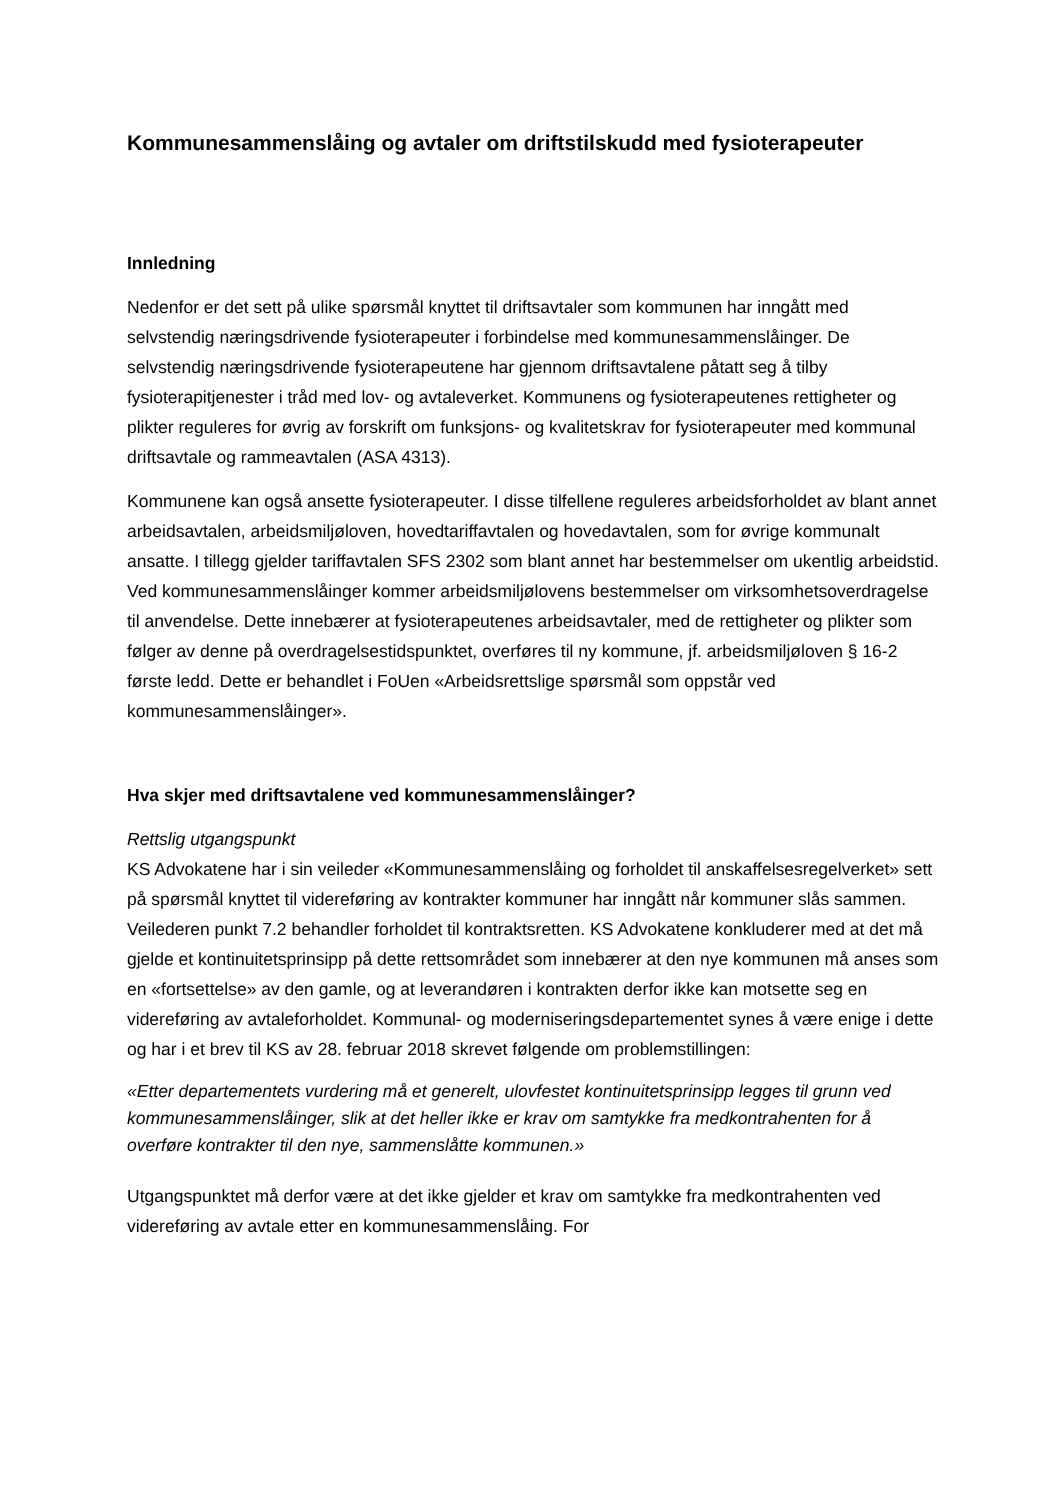Kommunesammenslåing og avtaler om driftstilskudd med fysioterapeuter
Innledning
Nedenfor er det sett på ulike spørsmål knyttet til driftsavtaler som kommunen har inngått med selvstendig næringsdrivende fysioterapeuter i forbindelse med kommunesammenslåinger. De selvstendig næringsdrivende fysioterapeutene har gjennom driftsavtalene påtatt seg å tilby fysioterapitjenester i tråd med lov- og avtaleverket. Kommunens og fysioterapeutenes rettigheter og plikter reguleres for øvrig av forskrift om funksjons- og kvalitetskrav for fysioterapeuter med kommunal driftsavtale og rammeavtalen (ASA 4313).
Kommunene kan også ansette fysioterapeuter. I disse tilfellene reguleres arbeidsforholdet av blant annet arbeidsavtalen, arbeidsmiljøloven, hovedtariffavtalen og hovedavtalen, som for øvrige kommunalt ansatte. I tillegg gjelder tariffavtalen SFS 2302 som blant annet har bestemmelser om ukentlig arbeidstid. Ved kommunesammenslåinger kommer arbeidsmiljølovens bestemmelser om virksomhetsoverdragelse til anvendelse. Dette innebærer at fysioterapeutenes arbeidsavtaler, med de rettigheter og plikter som følger av denne på overdragelsestidspunktet, overføres til ny kommune, jf. arbeidsmiljøloven § 16-2 første ledd. Dette er behandlet i FoUen «Arbeidsrettslige spørsmål som oppstår ved kommunesammenslåinger».
Hva skjer med driftsavtalene ved kommunesammenslåinger?
Rettslig utgangspunkt
KS Advokatene har i sin veileder «Kommunesammenslåing og forholdet til anskaffelsesregelverket» sett på spørsmål knyttet til videreføring av kontrakter kommuner har inngått når kommuner slås sammen. Veilederen punkt 7.2 behandler forholdet til kontraktsretten. KS Advokatene konkluderer med at det må gjelde et kontinuitetsprinsipp på dette rettsområdet som innebærer at den nye kommunen må anses som en «fortsettelse» av den gamle, og at leverandøren i kontrakten derfor ikke kan motsette seg en videreføring av avtaleforholdet. Kommunal- og moderniseringsdepartementet synes å være enige i dette og har i et brev til KS av 28. februar 2018 skrevet følgende om problemstillingen:
«Etter departementets vurdering må et generelt, ulovfestet kontinuitetsprinsipp legges til grunn ved kommunesammenslåinger, slik at det heller ikke er krav om samtykke fra medkontrahenten for å overføre kontrakter til den nye, sammenslåtte kommunen.»
Utgangspunktet må derfor være at det ikke gjelder et krav om samtykke fra medkontrahenten ved videreføring av avtale etter en kommunesammenslåing. For